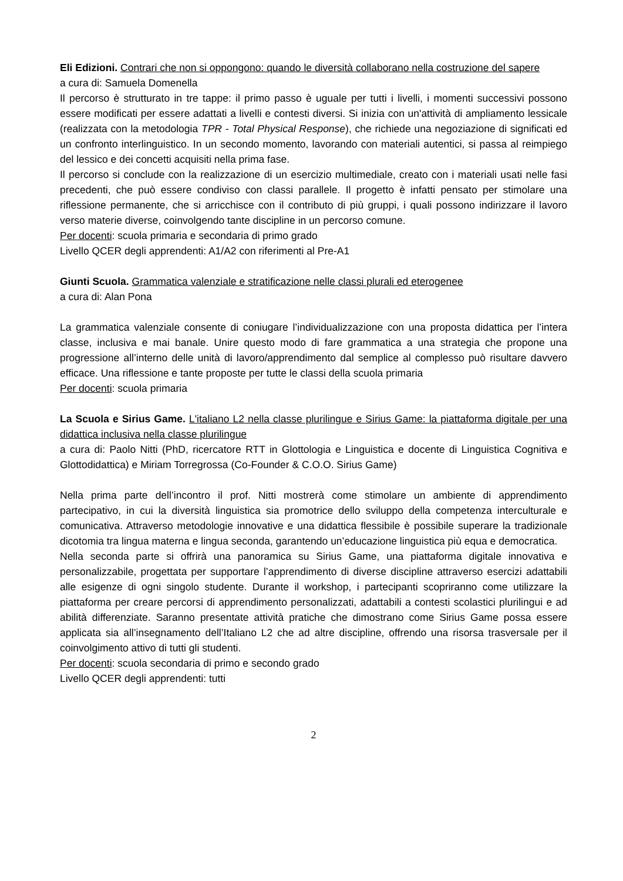Eli Edizioni. Contrari che non si oppongono: quando le diversità collaborano nella costruzione del sapere
a cura di: Samuela Domenella
Il percorso è strutturato in tre tappe: il primo passo è uguale per tutti i livelli, i momenti successivi possono essere modificati per essere adattati a livelli e contesti diversi. Si inizia con un'attività di ampliamento lessicale (realizzata con la metodologia TPR - Total Physical Response), che richiede una negoziazione di significati ed un confronto interlinguistico. In un secondo momento, lavorando con materiali autentici, si passa al reimpiego del lessico e dei concetti acquisiti nella prima fase.
Il percorso si conclude con la realizzazione di un esercizio multimediale, creato con i materiali usati nelle fasi precedenti, che può essere condiviso con classi parallele. Il progetto è infatti pensato per stimolare una riflessione permanente, che si arricchisce con il contributo di più gruppi, i quali possono indirizzare il lavoro verso materie diverse, coinvolgendo tante discipline in un percorso comune.
Per docenti: scuola primaria e secondaria di primo grado
Livello QCER degli apprendenti: A1/A2 con riferimenti al Pre-A1
Giunti Scuola. Grammatica valenziale e stratificazione nelle classi plurali ed eterogenee
a cura di: Alan Pona
La grammatica valenziale consente di coniugare l’individualizzazione con una proposta didattica per l’intera classe, inclusiva e mai banale. Unire questo modo di fare grammatica a una strategia che propone una progressione all’interno delle unità di lavoro/apprendimento dal semplice al complesso può risultare davvero efficace. Una riflessione e tante proposte per tutte le classi della scuola primaria
Per docenti: scuola primaria
La Scuola e Sirius Game. L'italiano L2 nella classe plurilingue e Sirius Game: la piattaforma digitale per una didattica inclusiva nella classe plurilingue
a cura di: Paolo Nitti (PhD, ricercatore RTT in Glottologia e Linguistica e docente di Linguistica Cognitiva e Glottodidattica) e Miriam Torregrossa (Co-Founder & C.O.O. Sirius Game)
Nella prima parte dell’incontro il prof. Nitti mostrerà come stimolare un ambiente di apprendimento partecipativo, in cui la diversità linguistica sia promotrice dello sviluppo della competenza interculturale e comunicativa. Attraverso metodologie innovative e una didattica flessibile è possibile superare la tradizionale dicotomia tra lingua materna e lingua seconda, garantendo un’educazione linguistica più equa e democratica.
Nella seconda parte si offrirà una panoramica su Sirius Game, una piattaforma digitale innovativa e personalizzabile, progettata per supportare l’apprendimento di diverse discipline attraverso esercizi adattabili alle esigenze di ogni singolo studente. Durante il workshop, i partecipanti scopriranno come utilizzare la piattaforma per creare percorsi di apprendimento personalizzati, adattabili a contesti scolastici plurilingui e ad abilità differenziate. Saranno presentate attività pratiche che dimostrano come Sirius Game possa essere applicata sia all’insegnamento dell’Italiano L2 che ad altre discipline, offrendo una risorsa trasversale per il coinvolgimento attivo di tutti gli studenti.
Per docenti: scuola secondaria di primo e secondo grado
Livello QCER degli apprendenti: tutti
2